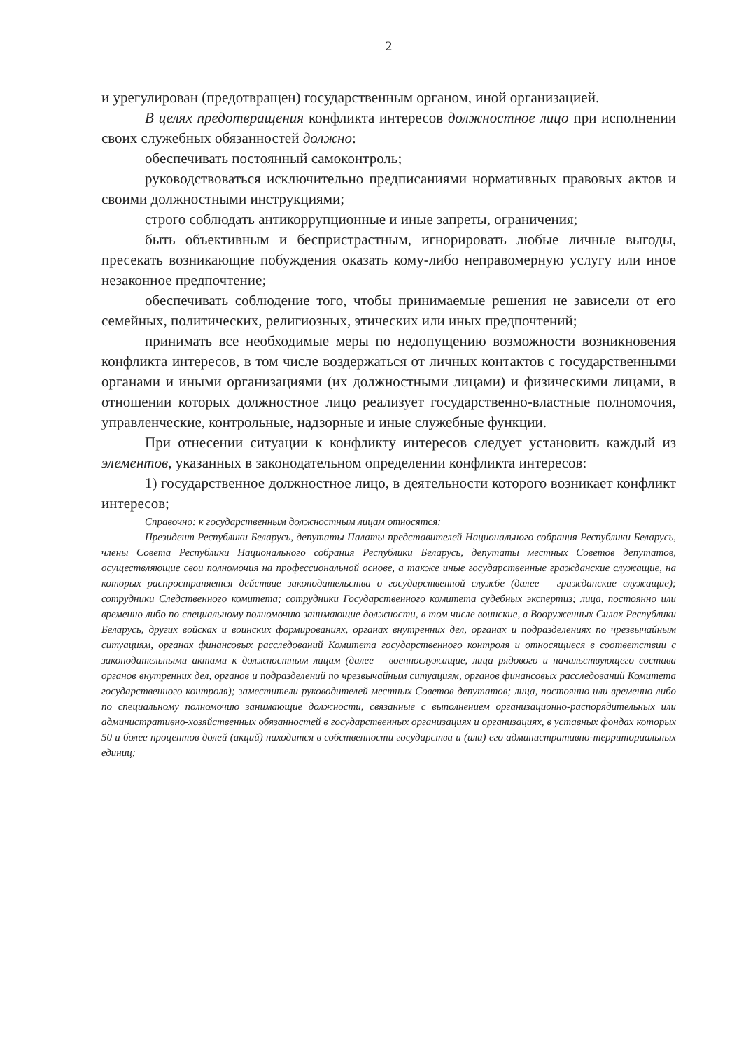2
и урегулирован (предотвращен) государственным органом, иной организацией.
В целях предотвращения конфликта интересов должностное лицо при исполнении своих служебных обязанностей должно:
обеспечивать постоянный самоконтроль;
руководствоваться исключительно предписаниями нормативных правовых актов и своими должностными инструкциями;
строго соблюдать антикоррупционные и иные запреты, ограничения;
быть объективным и беспристрастным, игнорировать любые личные выгоды, пресекать возникающие побуждения оказать кому-либо неправомерную услугу или иное незаконное предпочтение;
обеспечивать соблюдение того, чтобы принимаемые решения не зависели от его семейных, политических, религиозных, этических или иных предпочтений;
принимать все необходимые меры по недопущению возможности возникновения конфликта интересов, в том числе воздержаться от личных контактов с государственными органами и иными организациями (их должностными лицами) и физическими лицами, в отношении которых должностное лицо реализует государственно-властные полномочия, управленческие, контрольные, надзорные и иные служебные функции.
При отнесении ситуации к конфликту интересов следует установить каждый из элементов, указанных в законодательном определении конфликта интересов:
1) государственное должностное лицо, в деятельности которого возникает конфликт интересов;
Справочно: к государственным должностным лицам относятся:
Президент Республики Беларусь, депутаты Палаты представителей Национального собрания Республики Беларусь, члены Совета Республики Национального собрания Республики Беларусь, депутаты местных Советов депутатов, осуществляющие свои полномочия на профессиональной основе, а также иные государственные гражданские служащие, на которых распространяется действие законодательства о государственной службе (далее – гражданские служащие); сотрудники Следственного комитета; сотрудники Государственного комитета судебных экспертиз; лица, постоянно или временно либо по специальному полномочию занимающие должности, в том числе воинские, в Вооруженных Силах Республики Беларусь, других войсках и воинских формированиях, органах внутренних дел, органах и подразделениях по чрезвычайным ситуациям, органах финансовых расследований Комитета государственного контроля и относящиеся в соответствии с законодательными актами к должностным лицам (далее – военнослужащие, лица рядового и начальствующего состава органов внутренних дел, органов и подразделений по чрезвычайным ситуациям, органов финансовых расследований Комитета государственного контроля); заместители руководителей местных Советов депутатов; лица, постоянно или временно либо по специальному полномочию занимающие должности, связанные с выполнением организационно-распорядительных или административно-хозяйственных обязанностей в государственных организациях и организациях, в уставных фондах которых 50 и более процентов долей (акций) находится в собственности государства и (или) его административно-территориальных единиц;